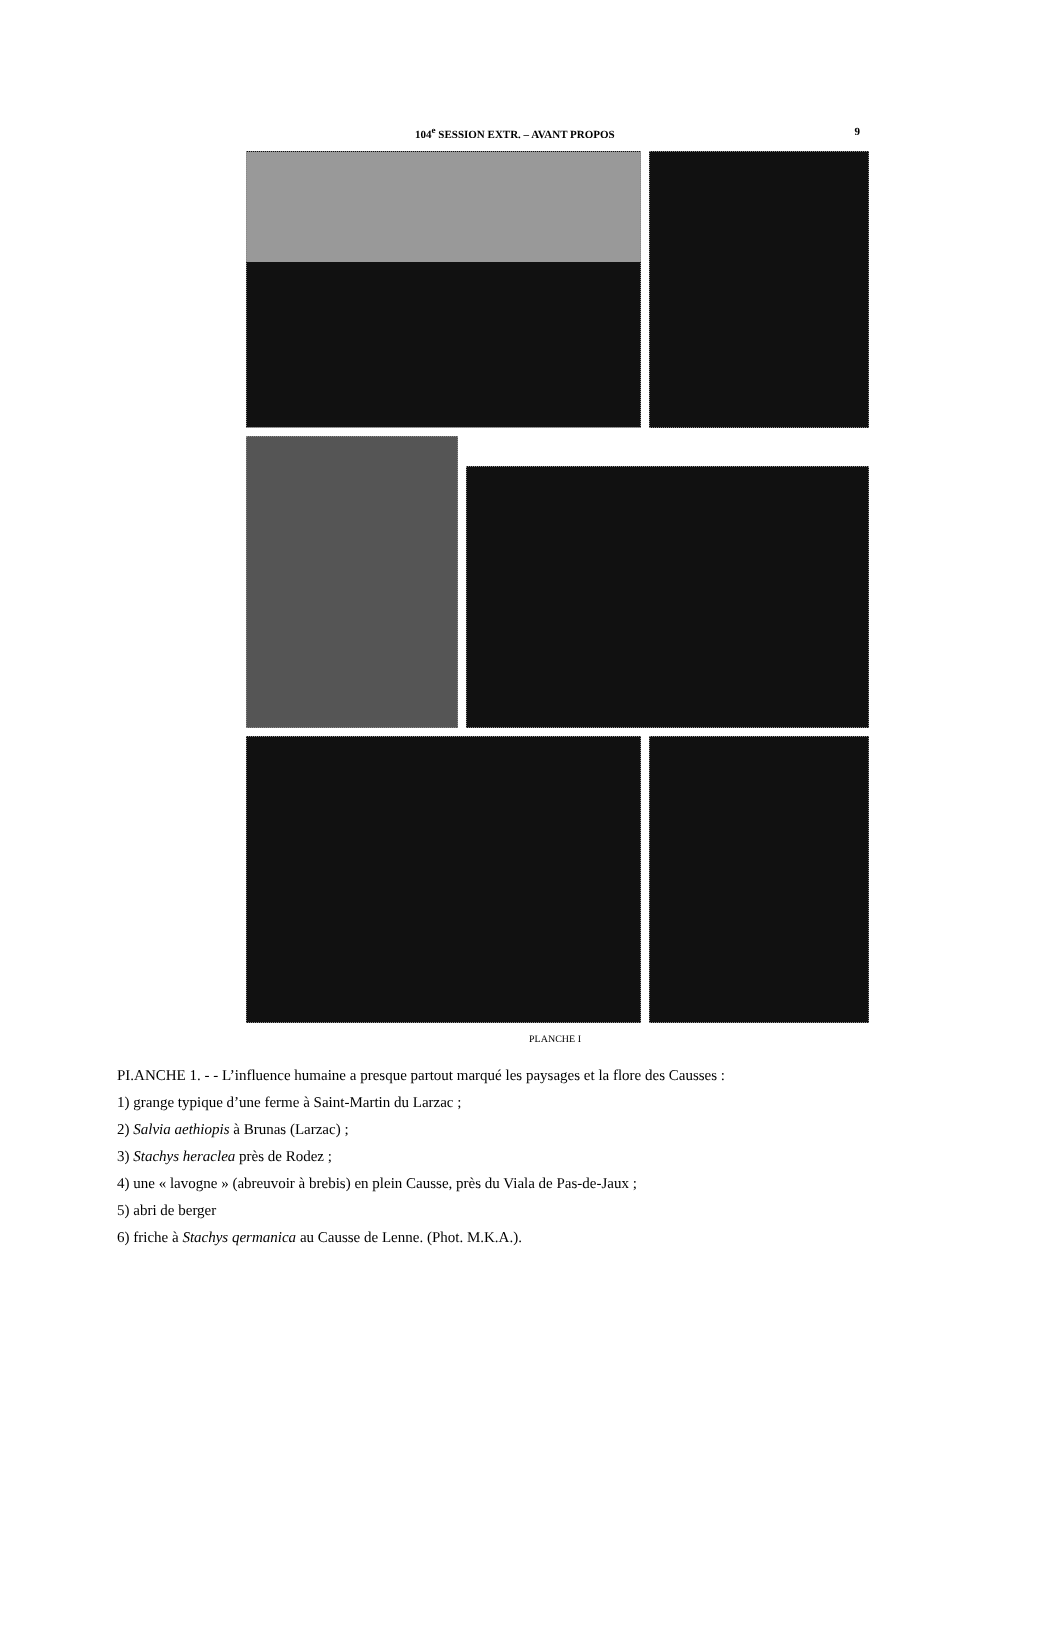104<sup>e</sup> SESSION EXTR. – AVANT PROPOS 9
PLANCHE I
PI.ANCHE 1. - - L’influence humaine a presque partout marqué les paysages et la flore des Causses :
1) grange typique d’une ferme à Saint-Martin du Larzac ;
2) Salvia aethiopis à Brunas (Larzac) ;
3) Stachys heraclea près de Rodez ;
4) une « lavogne » (abreuvoir à brebis) en plein Causse, près du Viala de Pas-de-Jaux ;
5) abri de berger
6) friche à Stachys qermanica au Causse de Lenne. (Phot. M.K.A.).